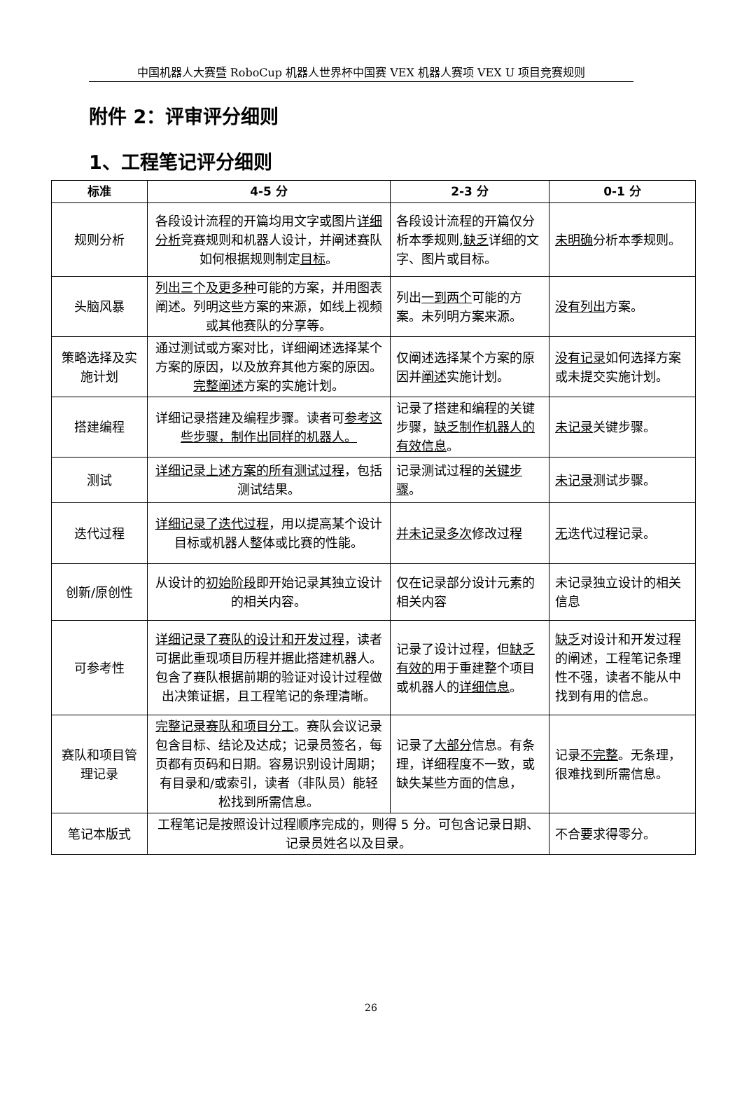中国机器人大赛暨 RoboCup 机器人世界杯中国赛 VEX 机器人赛项 VEX U 项目竞赛规则
附件 2：评审评分细则
1、工程笔记评分细则
| 标准 | 4-5 分 | 2-3 分 | 0-1 分 |
| --- | --- | --- | --- |
| 规则分析 | 各段设计流程的开篇均用文字或图片 详细分析 竞赛规则和机器人设计，并阐述赛队如何根据规则制定 目标 。 | 各段设计流程的开篇仅分析本季规则, 缺乏 详细的文字、图片或目标。 | 未明确 分析本季规则。 |
| 头脑风暴 | 列出三个及更多种 可能的方案，并用图表阐述。列明这些方案的来源，如线上视频或其他赛队的分享等。 | 列出 一到两个 可能的方案。未列明方案来源。 | 没有列出 方案。 |
| 策略选择及实施计划 | 通过测试或方案对比，详细阐述选择某个方案的原因，以及放弃其他方案的原因。 完整阐述 方案的实施计划。 | 仅阐述选择某个方案的原因并 阐述 实施计划。 | 没有记录 如何选择方案或未提交实施计划。 |
| 搭建编程 | 详细记录搭建及编程步骤。读者可 参考这些步骤，制作出同样的机器人。 | 记录了搭建和编程的关键步骤， 缺乏制作机器人的有效信息 。 | 未记录 关键步骤。 |
| 测试 | 详细记录上述方案的所有测试过程 ，包括测试结果。 | 记录测试过程的 关键步骤 。 | 未记录 测试步骤。 |
| 迭代过程 | 详细记录了迭代过程 ，用以提高某个设计目标或机器人整体或比赛的性能。 | 并未记录多次 修改过程 | 无 迭代过程记录。 |
| 创新/原创性 | 从设计的 初始阶段 即开始记录其独立设计的相关内容。 | 仅在记录部分设计元素的相关内容 | 未记录独立设计的相关信息 |
| 可参考性 | 详细记录了赛队的设计和开发过程 ，读者可据此重现项目历程并据此搭建机器人。包含了赛队根据前期的验证对设计过程做出决策证据，且工程笔记的条理清晰。 | 记录了设计过程，但 缺乏有效的 用于重建整个项目或机器人的 详细信息 。 | 缺乏 对设计和开发过程的阐述，工程笔记条理性不强，读者不能从中找到有用的信息。 |
| 赛队和项目管理记录 | 完整记录赛队和项目分工 。赛队会议记录包含目标、结论及达成；记录员签名，每页都有页码和日期。容易识别设计周期；有目录和/或索引，读者（非队员）能轻松找到所需信息。 | 记录了 大部分 信息。有条理，详细程度不一致，或缺失某些方面的信息， | 记录 不完整 。无条理，很难找到所需信息。 |
| 笔记本版式 | 工程笔记是按照设计过程顺序完成的，则得 5 分。可包含记录日期、记录员姓名以及目录。 | | 不合要求得零分。 |
26